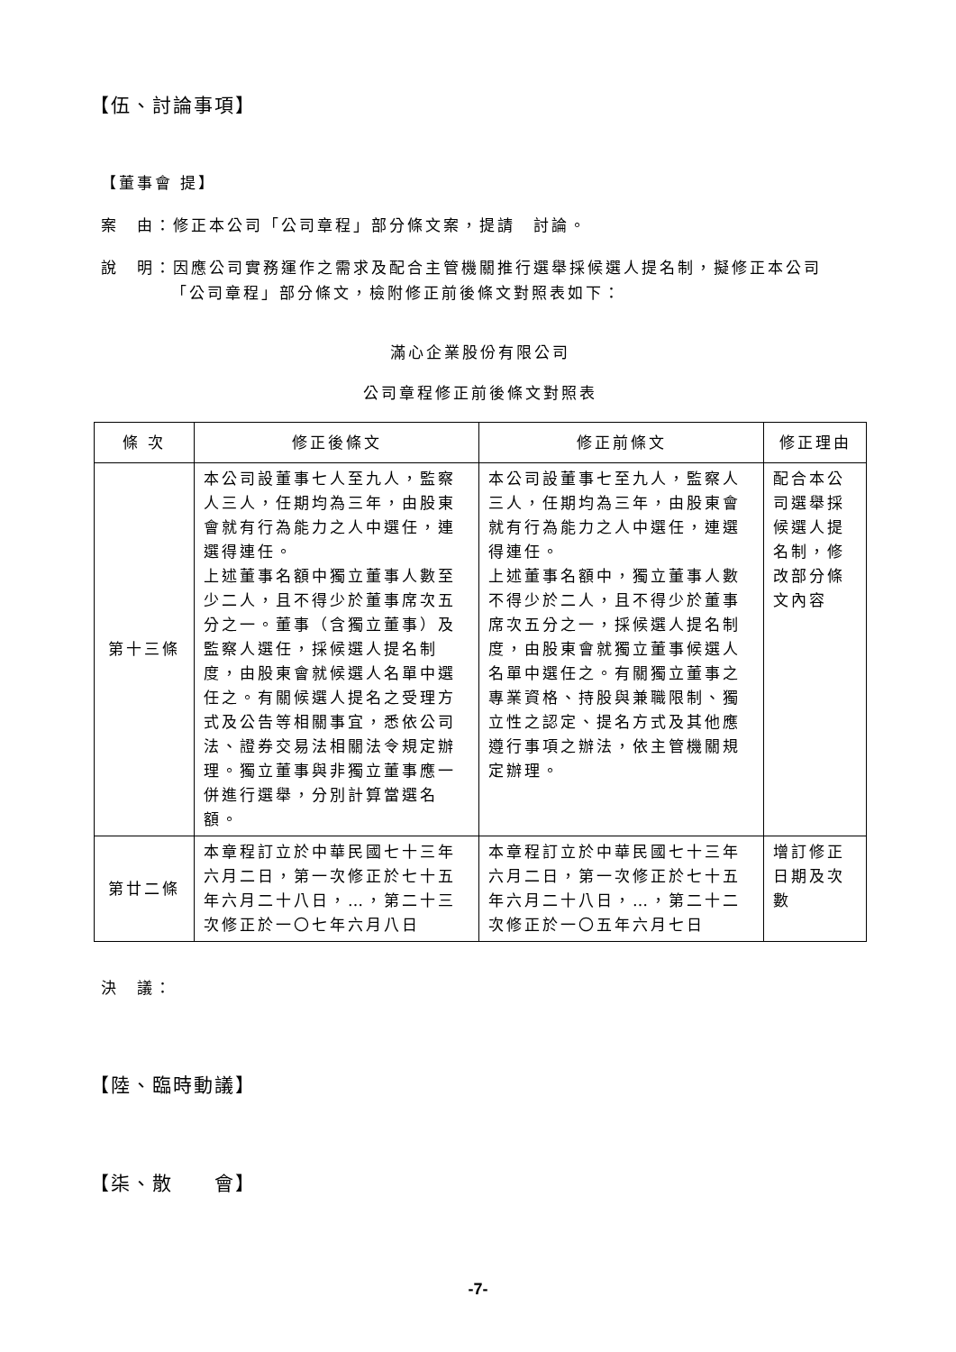【伍、討論事項】
【董事會 提】
案　由：修正本公司「公司章程」部分條文案，提請　討論。
說　明：因應公司實務運作之需求及配合主管機關推行選舉採候選人提名制，擬修正本公司
「公司章程」部分條文，檢附修正前後條文對照表如下：
滿心企業股份有限公司
公司章程修正前後條文對照表
| 條 次 | 修正後條文 | 修正前條文 | 修正理由 |
| --- | --- | --- | --- |
| 第十三條 | 本公司設董事七人至九人，監察人三人，任期均為三年，由股東會就有行為能力之人中選任，連選得連任。 上述董事名額中獨立董事人數至少二人，且不得少於董事席次五分之一。董事（含獨立董事）及監察人選任，採候選人提名制度，由股東會就候選人名單中選任之。有關候選人提名之受理方式及公告等相關事宜，悉依公司法、證券交易法相關法令規定辦理。獨立董事與非獨立董事應一併進行選舉，分別計算當選名額。 | 本公司設董事七至九人，監察人三人，任期均為三年，由股東會就有行為能力之人中選任，連選得連任。 上述董事名額中，獨立董事人數不得少於二人，且不得少於董事席次五分之一，採候選人提名制度，由股東會就獨立董事候選人名單中選任之。有關獨立董事之專業資格、持股與兼職限制、獨立性之認定、提名方式及其他應遵行事項之辦法，依主管機關規定辦理。 | 配合本公司選舉採候選人提名制，修改部分條文內容 |
| 第廿二條 | 本章程訂立於中華民國七十三年六月二日，第一次修正於七十五年六月二十八日，…，第二十三次修正於一〇七年六月八日 | 本章程訂立於中華民國七十三年六月二日，第一次修正於七十五年六月二十八日，…，第二十二次修正於一〇五年六月七日 | 增訂修正日期及次數 |
決　議：
【陸、臨時動議】
【柒、散　　會】
-7-